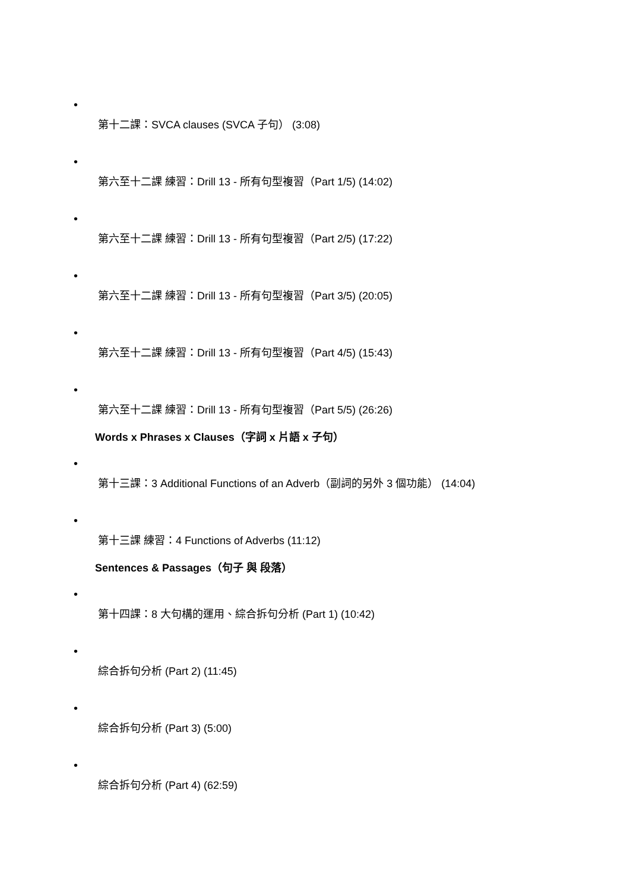•
第十二課：SVCA clauses (SVCA 子句） (3:08)
•
第六至十二課 練習：Drill 13 - 所有句型複習（Part 1/5) (14:02)
•
第六至十二課 練習：Drill 13 - 所有句型複習（Part 2/5) (17:22)
•
第六至十二課 練習：Drill 13 - 所有句型複習（Part 3/5) (20:05)
•
第六至十二課 練習：Drill 13 - 所有句型複習（Part 4/5) (15:43)
•
第六至十二課 練習：Drill 13 - 所有句型複習（Part 5/5) (26:26)
Words x Phrases x Clauses（字詞 x 片語 x 子句）
•
第十三課：3 Additional Functions of an Adverb（副詞的另外 3 個功能） (14:04)
•
第十三課 練習：4 Functions of Adverbs (11:12)
Sentences & Passages（句子 與 段落）
•
第十四課：8 大句構的運用、綜合拆句分析 (Part 1) (10:42)
•
綜合拆句分析 (Part 2) (11:45)
•
綜合拆句分析 (Part 3) (5:00)
•
綜合拆句分析 (Part 4) (62:59)